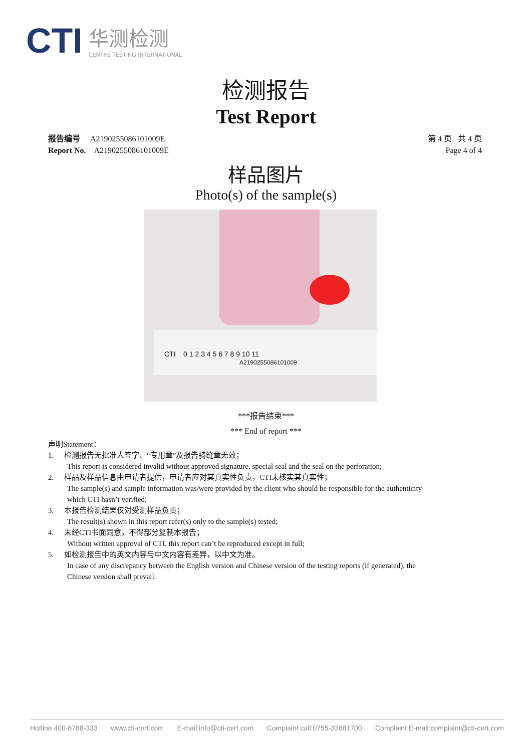CTI
华测检测
CENTRE TESTING INTERNATIONAL
检测报告
Test Report
报告编号 A2190255086101009E
Report No. A2190255086101009E
第 4 页 共 4 页
Page 4 of 4
样品图片
Photo(s) of the sample(s)
CTI 0 1 2 3 4 5 6 7 8 9 10 11
A2190255086101009
***报告结束***
*** End of report ***
声明Statement：
1. 检测报告无批准人签字、“专用章”及报告骑缝章无效；
This report is considered invalid without approved signature, special seal and the seal on the perforation;
2. 样品及样品信息由申请者提供，申请者应对其真实性负责，CTI未核实其真实性；
The sample(s) and sample information was/were provided by the client who should be responsible for the authenticity which CTI hasn’t verified;
3. 本报告检测结果仅对受测样品负责；
The result(s) shown in this report refer(s) only to the sample(s) tested;
4. 未经CTI书面同意，不得部分复制本报告；
Without written approval of CTI, this report can’t be reproduced except in full;
5. 如检测报告中的英文内容与中文内容有差异，以中文为准。
In case of any discrepancy between the English version and Chinese version of the testing reports (if generated), the Chinese version shall prevail.
Hotline:400-6788-333 www.cti-cert.com E-mail:info@cti-cert.com Complaint call:0755-33681700 Complaint E-mail:complaint@cti-cert.com